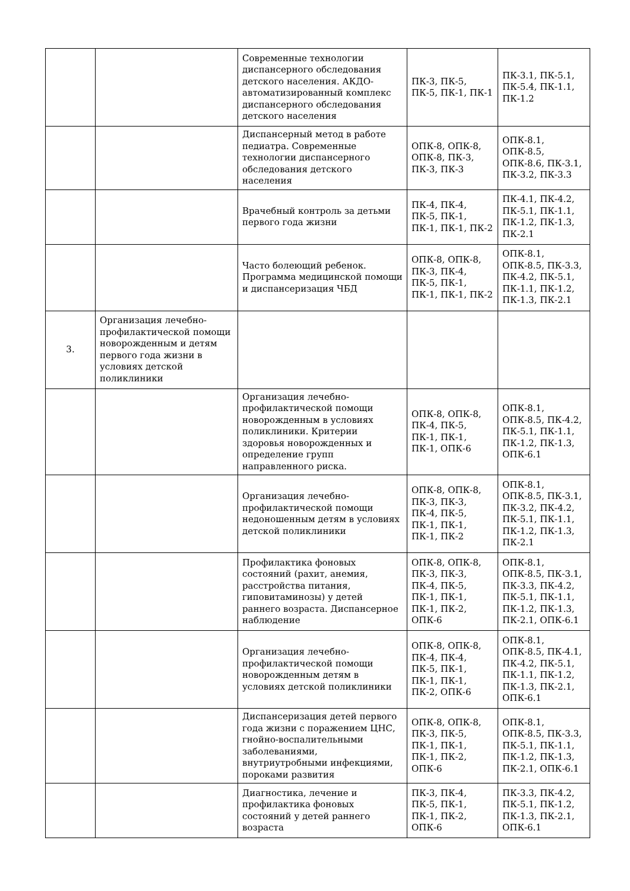| | | Современные технологии диспансерного обследования детского населения. АКДО-автоматизированный комплекс диспансерного обследования детского населения | ПК-3, ПК-5, ПК-5, ПК-1, ПК-1 | ПК-3.1, ПК-5.1, ПК-5.4, ПК-1.1, ПК-1.2 |
| | | Диспансерный метод в работе педиатра. Современные технологии диспансерного обследования детского населения | ОПК-8, ОПК-8, ОПК-8, ПК-3, ПК-3, ПК-3 | ОПК-8.1, ОПК-8.5, ОПК-8.6, ПК-3.1, ПК-3.2, ПК-3.3 |
| | | Врачебный контроль за детьми первого года жизни | ПК-4, ПК-4, ПК-5, ПК-1, ПК-1, ПК-1, ПК-2 | ПК-4.1, ПК-4.2, ПК-5.1, ПК-1.1, ПК-1.2, ПК-1.3, ПК-2.1 |
| | | Часто болеющий ребенок. Программа медицинской помощи и диспансеризация ЧБД | ОПК-8, ОПК-8, ПК-3, ПК-4, ПК-5, ПК-1, ПК-1, ПК-1, ПК-2 | ОПК-8.1, ОПК-8.5, ПК-3.3, ПК-4.2, ПК-5.1, ПК-1.1, ПК-1.2, ПК-1.3, ПК-2.1 |
| 3. | Организация лечебно-профилактической помощи новорожденным и детям первого года жизни в условиях детской поликлиники | | | |
| | | Организация лечебно-профилактической помощи новорожденным в условиях поликлиники. Критерии здоровья новорожденных и определение групп направленного риска. | ОПК-8, ОПК-8, ПК-4, ПК-5, ПК-1, ПК-1, ПК-1, ОПК-6 | ОПК-8.1, ОПК-8.5, ПК-4.2, ПК-5.1, ПК-1.1, ПК-1.2, ПК-1.3, ОПК-6.1 |
| | | Организация лечебно-профилактической помощи недоношенным детям в условиях детской поликлиники | ОПК-8, ОПК-8, ПК-3, ПК-3, ПК-4, ПК-5, ПК-1, ПК-1, ПК-1, ПК-2 | ОПК-8.1, ОПК-8.5, ПК-3.1, ПК-3.2, ПК-4.2, ПК-5.1, ПК-1.1, ПК-1.2, ПК-1.3, ПК-2.1 |
| | | Профилактика фоновых состояний (рахит, анемия, расстройства питания, гиповитаминозы) у детей раннего возраста. Диспансерное наблюдение | ОПК-8, ОПК-8, ПК-3, ПК-3, ПК-4, ПК-5, ПК-1, ПК-1, ПК-1, ПК-2, ОПК-6 | ОПК-8.1, ОПК-8.5, ПК-3.1, ПК-3.3, ПК-4.2, ПК-5.1, ПК-1.1, ПК-1.2, ПК-1.3, ПК-2.1, ОПК-6.1 |
| | | Организация лечебно-профилактической помощи новорожденным детям в условиях детской поликлиники | ОПК-8, ОПК-8, ПК-4, ПК-4, ПК-5, ПК-1, ПК-1, ПК-1, ПК-2, ОПК-6 | ОПК-8.1, ОПК-8.5, ПК-4.1, ПК-4.2, ПК-5.1, ПК-1.1, ПК-1.2, ПК-1.3, ПК-2.1, ОПК-6.1 |
| | | Диспансеризация детей первого года жизни с поражением ЦНС, гнойно-воспалительными заболеваниями, внутриутробными инфекциями, пороками развития | ОПК-8, ОПК-8, ПК-3, ПК-5, ПК-1, ПК-1, ПК-1, ПК-2, ОПК-6 | ОПК-8.1, ОПК-8.5, ПК-3.3, ПК-5.1, ПК-1.1, ПК-1.2, ПК-1.3, ПК-2.1, ОПК-6.1 |
| | | Диагностика, лечение и профилактика фоновых состояний у детей раннего возраста | ПК-3, ПК-4, ПК-5, ПК-1, ПК-1, ПК-2, ОПК-6 | ПК-3.3, ПК-4.2, ПК-5.1, ПК-1.2, ПК-1.3, ПК-2.1, ОПК-6.1 |